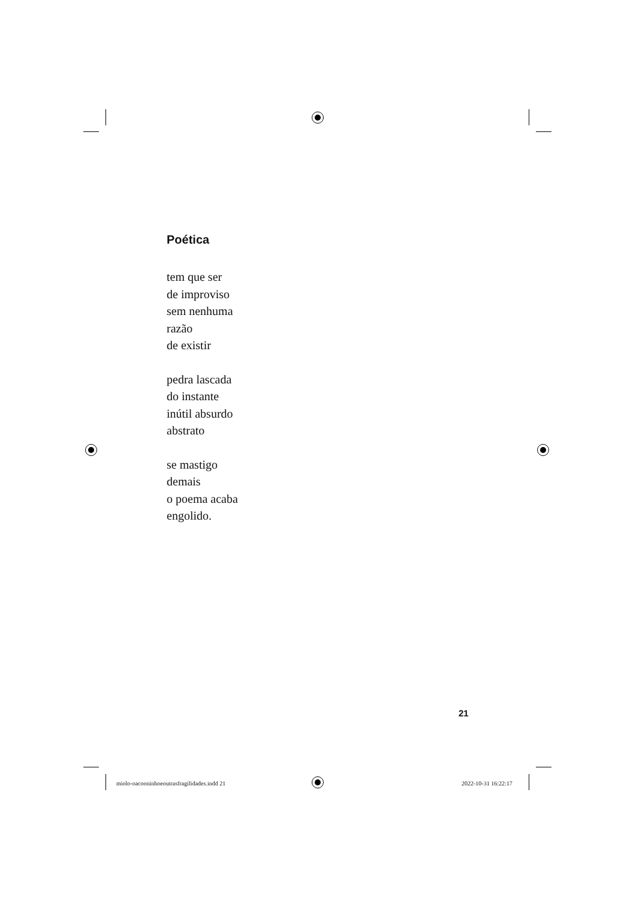Poética
tem que ser
de improviso
sem nenhuma
razão
de existir
pedra lascada
do instante
inútil absurdo
abstrato
se mastigo
demais
o poema acaba
engolido.
21
miolo-oacooninhoeoutrasfragilidades.indd 21
2022-10-31 16:22:17